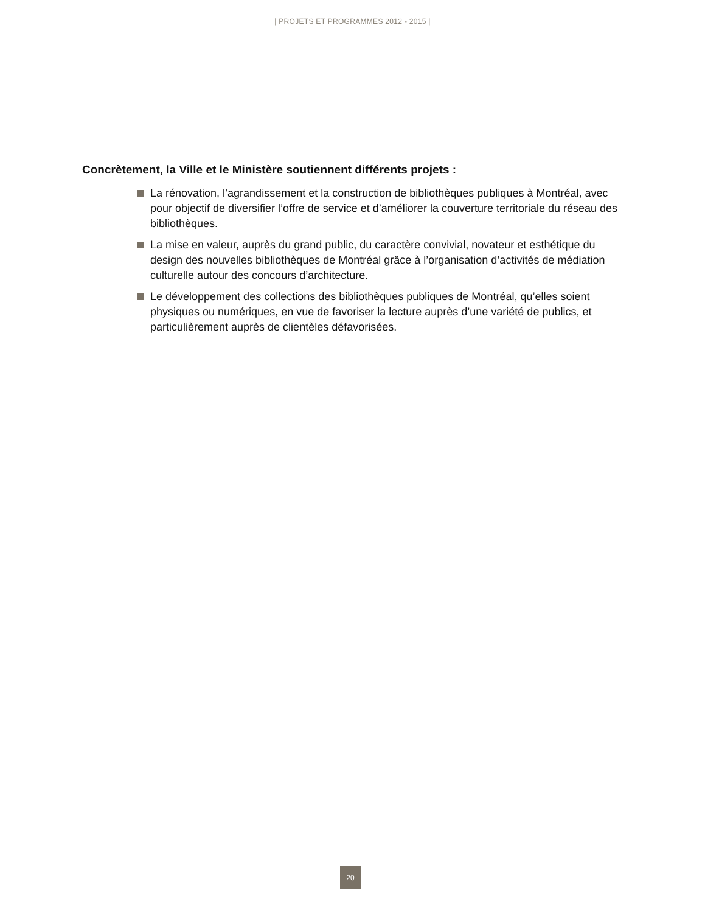| PROJETS ET PROGRAMMES 2012 - 2015 |
Concrètement, la Ville et le Ministère soutiennent différents projets :
La rénovation, l’agrandissement et la construction de bibliothèques publiques à Montréal, avec pour objectif de diversifier l’offre de service et d’améliorer la couverture territoriale du réseau des bibliothèques.
La mise en valeur, auprès du grand public, du caractère convivial, novateur et esthétique du design des nouvelles bibliothèques de Montréal grâce à l’organisation d’activités de médiation culturelle autour des concours d’architecture.
Le développement des collections des bibliothèques publiques de Montréal, qu’elles soient physiques ou numériques, en vue de favoriser la lecture auprès d’une variété de publics, et particulièrement auprès de clientèles défavorisées.
20